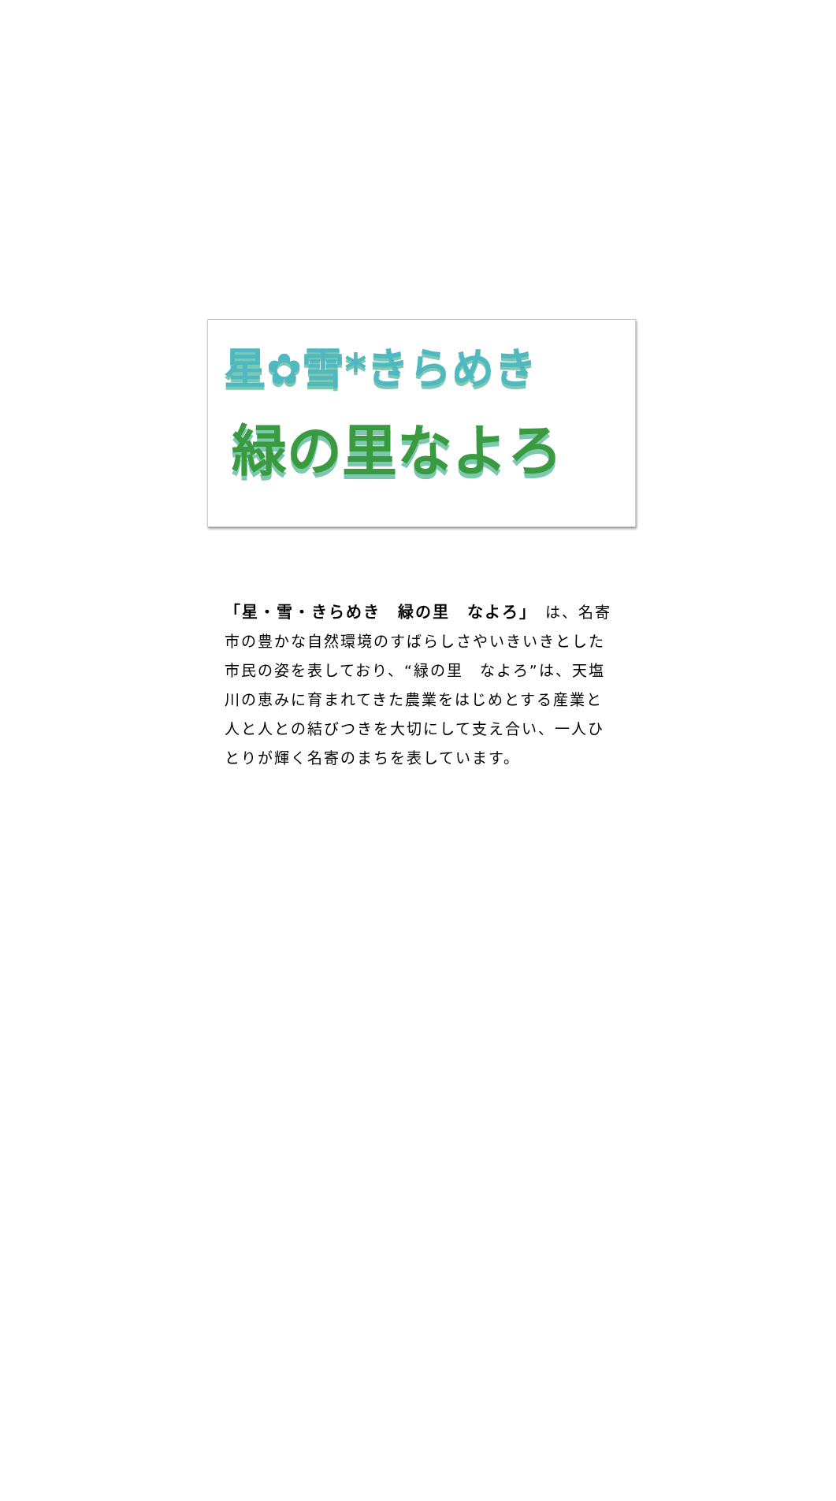星✿雪*きらめき
緑の里なよろ
「星・雪・きらめき　緑の里　なよろ」　は、名寄市の豊かな自然環境のすばらしさやいきいきとした市民の姿を表しており、“緑の里　なよろ”は、天塩川の恵みに育まれてきた農業をはじめとする産業と人と人との結びつきを大切にして支え合い、一人ひとりが輝く名寄のまちを表しています。